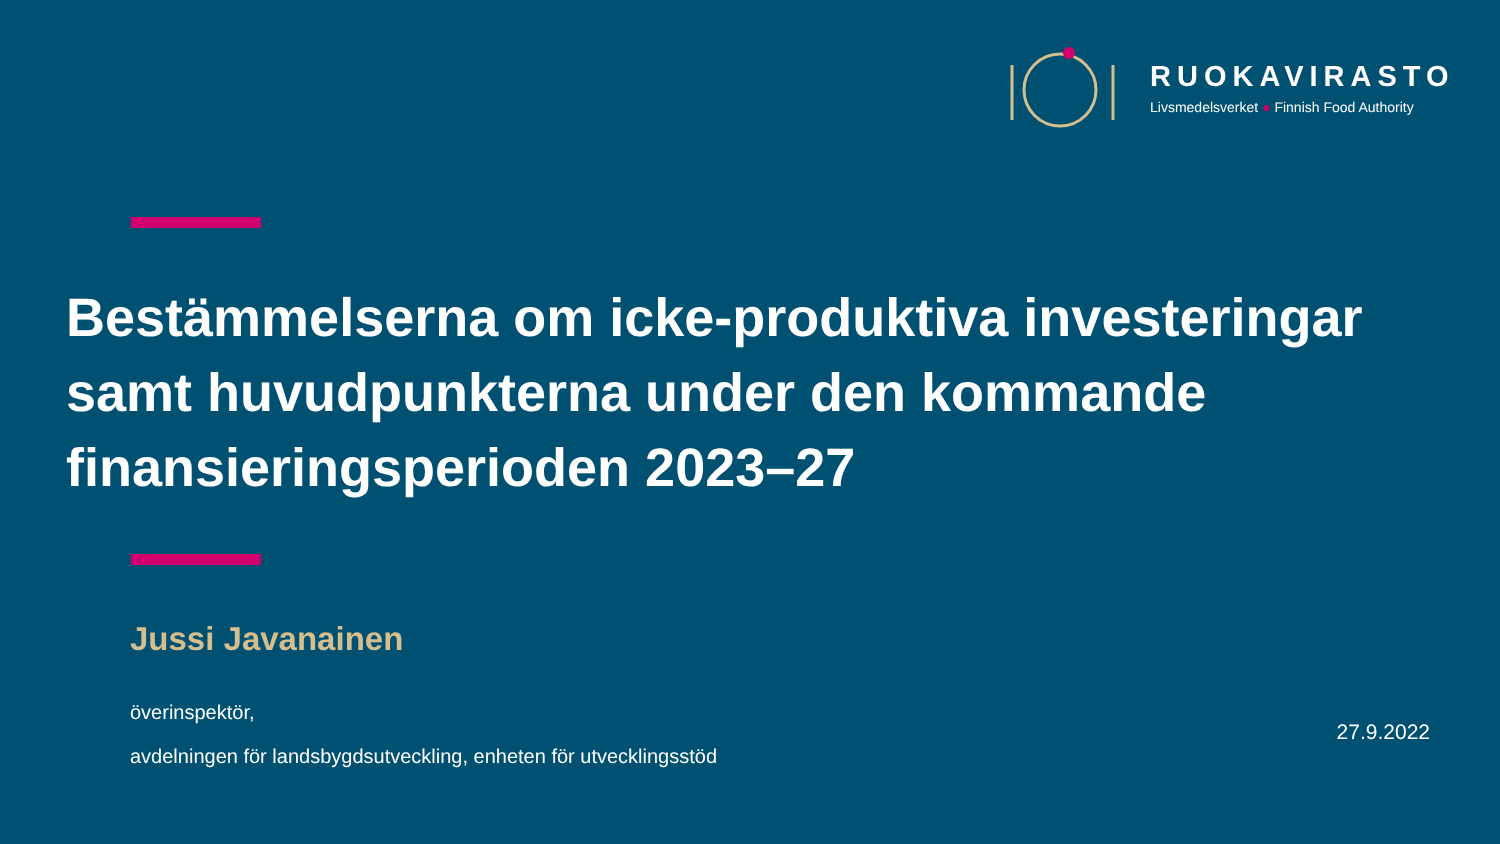RUOKAVIRASTO
Livsmedelsverket ● Finnish Food Authority
Bestämmelserna om icke-produktiva investeringar samt huvudpunkterna under den kommande finansieringsperioden 2023–27
Jussi Javanainen
överinspektör,
avdelningen för landsbygdsutveckling, enheten för utvecklingsstöd
27.9.2022